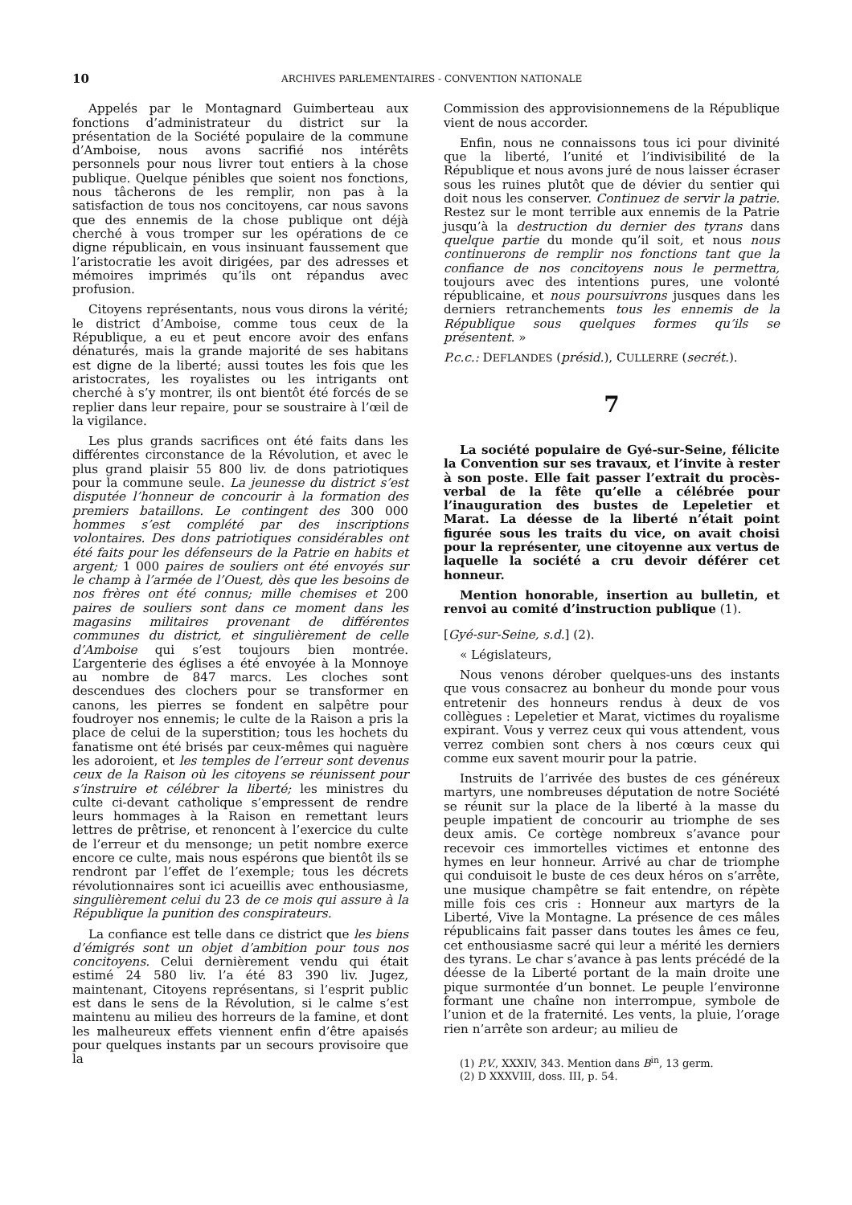10 ARCHIVES PARLEMENTAIRES - CONVENTION NATIONALE
Appelés par le Montagnard Guimberteau aux fonctions d’administrateur du district sur la présentation de la Société populaire de la commune d’Amboise, nous avons sacrifié nos intérêts personnels pour nous livrer tout entiers à la chose publique. Quelque pénibles que soient nos fonctions, nous tâcherons de les remplir, non pas à la satisfaction de tous nos concitoyens, car nous savons que des ennemis de la chose publique ont déjà cherché à vous tromper sur les opérations de ce digne républicain, en vous insinuant faussement que l’aristocratie les avoit dirigées, par des adresses et mémoires imprimés qu’ils ont répandus avec profusion.
Citoyens représentants, nous vous dirons la vérité; le district d’Amboise, comme tous ceux de la République, a eu et peut encore avoir des enfans dénaturés, mais la grande majorité de ses habitans est digne de la liberté; aussi toutes les fois que les aristocrates, les royalistes ou les intrigants ont cherché à s’y montrer, ils ont bientôt été forcés de se replier dans leur repaire, pour se soustraire à l’œil de la vigilance.
Les plus grands sacrifices ont été faits dans les différentes circonstance de la Révolution, et avec le plus grand plaisir 55 800 liv. de dons patriotiques pour la commune seule. La jeunesse du district s’est disputée l’honneur de concourir à la formation des premiers bataillons. Le contingent des 300 000 hommes s’est complété par des inscriptions volontaires. Des dons patriotiques considérables ont été faits pour les défenseurs de la Patrie en habits et argent; 1 000 paires de souliers ont été envoyés sur le champ à l’armée de l’Ouest, dès que les besoins de nos frères ont été connus; mille chemises et 200 paires de souliers sont dans ce moment dans les magasins militaires provenant de différentes communes du district, et singulièrement de celle d’Amboise qui s’est toujours bien montrée. L’argenterie des églises a été envoyée à la Monnoye au nombre de 847 marcs. Les cloches sont descendues des clochers pour se transformer en canons, les pierres se fondent en salpêtre pour foudroyer nos ennemis; le culte de la Raison a pris la place de celui de la superstition; tous les hochets du fanatisme ont été brisés par ceux-mêmes qui naguère les adoroient, et les temples de l’erreur sont devenus ceux de la Raison où les citoyens se réunissent pour s’instruire et célébrer la liberté; les ministres du culte ci-devant catholique s’empressent de rendre leurs hommages à la Raison en remettant leurs lettres de prêtrise, et renoncent à l’exercice du culte de l’erreur et du mensonge; un petit nombre exerce encore ce culte, mais nous espérons que bientôt ils se rendront par l’effet de l’exemple; tous les décrets révolutionnaires sont ici acueillis avec enthousiasme, singulièrement celui du 23 de ce mois qui assure à la République la punition des conspirateurs.
La confiance est telle dans ce district que les biens d’émigrés sont un objet d’ambition pour tous nos concitoyens. Celui dernièrement vendu qui était estimé 24 580 liv. l’a été 83 390 liv. Jugez, maintenant, Citoyens représentans, si l’esprit public est dans le sens de la Révolution, si le calme s’est maintenu au milieu des horreurs de la famine, et dont les malheureux effets viennent enfin d’être apaisés pour quelques instants par un secours provisoire que la
Commission des approvisionnemens de la République vient de nous accorder.
Enfin, nous ne connaissons tous ici pour divinité que la liberté, l’unité et l’indivisibilité de la République et nous avons juré de nous laisser écraser sous les ruines plutôt que de dévier du sentier qui doit nous les conserver. Continuez de servir la patrie. Restez sur le mont terrible aux ennemis de la Patrie jusqu’à la destruction du dernier des tyrans dans quelque partie du monde qu’il soit, et nous nous continuerons de remplir nos fonctions tant que la confiance de nos concitoyens nous le permettra, toujours avec des intentions pures, une volonté républicaine, et nous poursuivrons jusques dans les derniers retranchements tous les ennemis de la République sous quelques formes qu’ils se présentent. »
P.c.c.: DEFLANDES (présid.), CULLERRE (secrét.).
7
La société populaire de Gyé-sur-Seine, félicite la Convention sur ses travaux, et l’invite à rester à son poste. Elle fait passer l’extrait du procès-verbal de la fête qu’elle a célébrée pour l’inauguration des bustes de Lepeletier et Marat. La déesse de la liberté n’était point figurée sous les traits du vice, on avait choisi pour la représenter, une citoyenne aux vertus de laquelle la société a cru devoir déférer cet honneur.
Mention honorable, insertion au bulletin, et renvoi au comité d’instruction publique (1).
[Gyé-sur-Seine, s.d.] (2).
« Législateurs,
Nous venons dérober quelques-uns des instants que vous consacrez au bonheur du monde pour vous entretenir des honneurs rendus à deux de vos collègues : Lepeletier et Marat, victimes du royalisme expirant. Vous y verrez ceux qui vous attendent, vous verrez combien sont chers à nos cœurs ceux qui comme eux savent mourir pour la patrie.
Instruits de l’arrivée des bustes de ces généreux martyrs, une nombreuses députation de notre Société se réunit sur la place de la liberté à la masse du peuple impatient de concourir au triomphe de ses deux amis. Ce cortège nombreux s’avance pour recevoir ces immortelles victimes et entonne des hymes en leur honneur. Arrivé au char de triomphe qui conduisoit le buste de ces deux héros on s’arrête, une musique champêtre se fait entendre, on répète mille fois ces cris : Honneur aux martyrs de la Liberté, Vive la Montagne. La présence de ces mâles républicains fait passer dans toutes les âmes ce feu, cet enthousiasme sacré qui leur a mérité les derniers des tyrans. Le char s’avance à pas lents précédé de la déesse de la Liberté portant de la main droite une pique surmontée d’un bonnet. Le peuple l’environne formant une chaîne non interrompue, symbole de l’union et de la fraternité. Les vents, la pluie, l’orage rien n’arrête son ardeur; au milieu de
(1) P.V., XXXIV, 343. Mention dans B<sup>in</sup>, 13 germ.
(2) D XXXVIII, doss. III, p. 54.